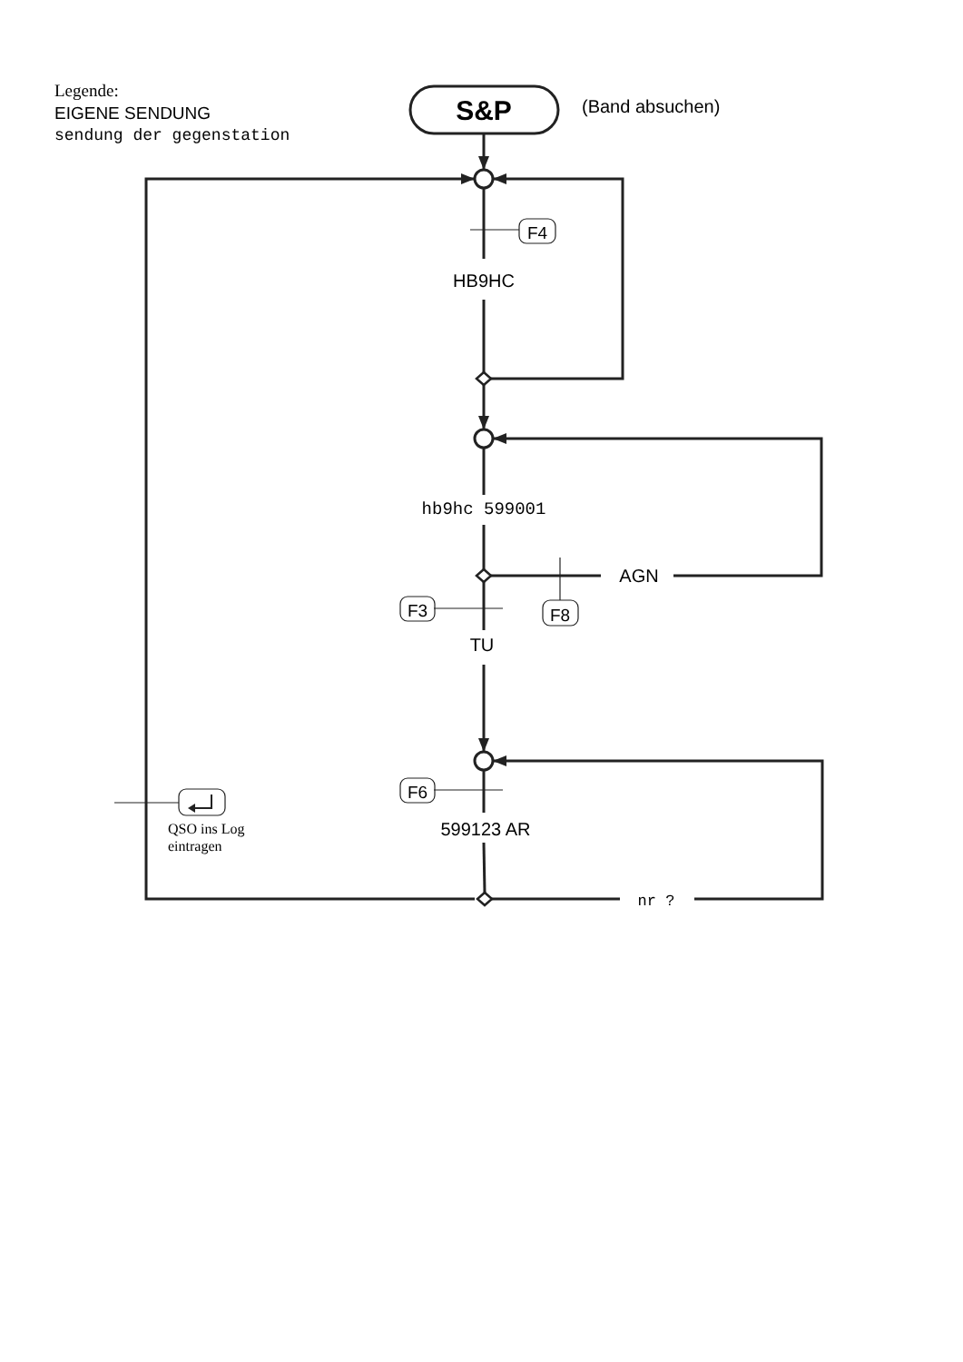Legende:
EIGENE SENDUNG
sendung der gegenstation
S&P
(Band absuchen)
F4
HB9HC
hb9hc 599001
AGN
F3
F8
TU
F6
QSO ins Log
eintragen
599123 AR
nr ?